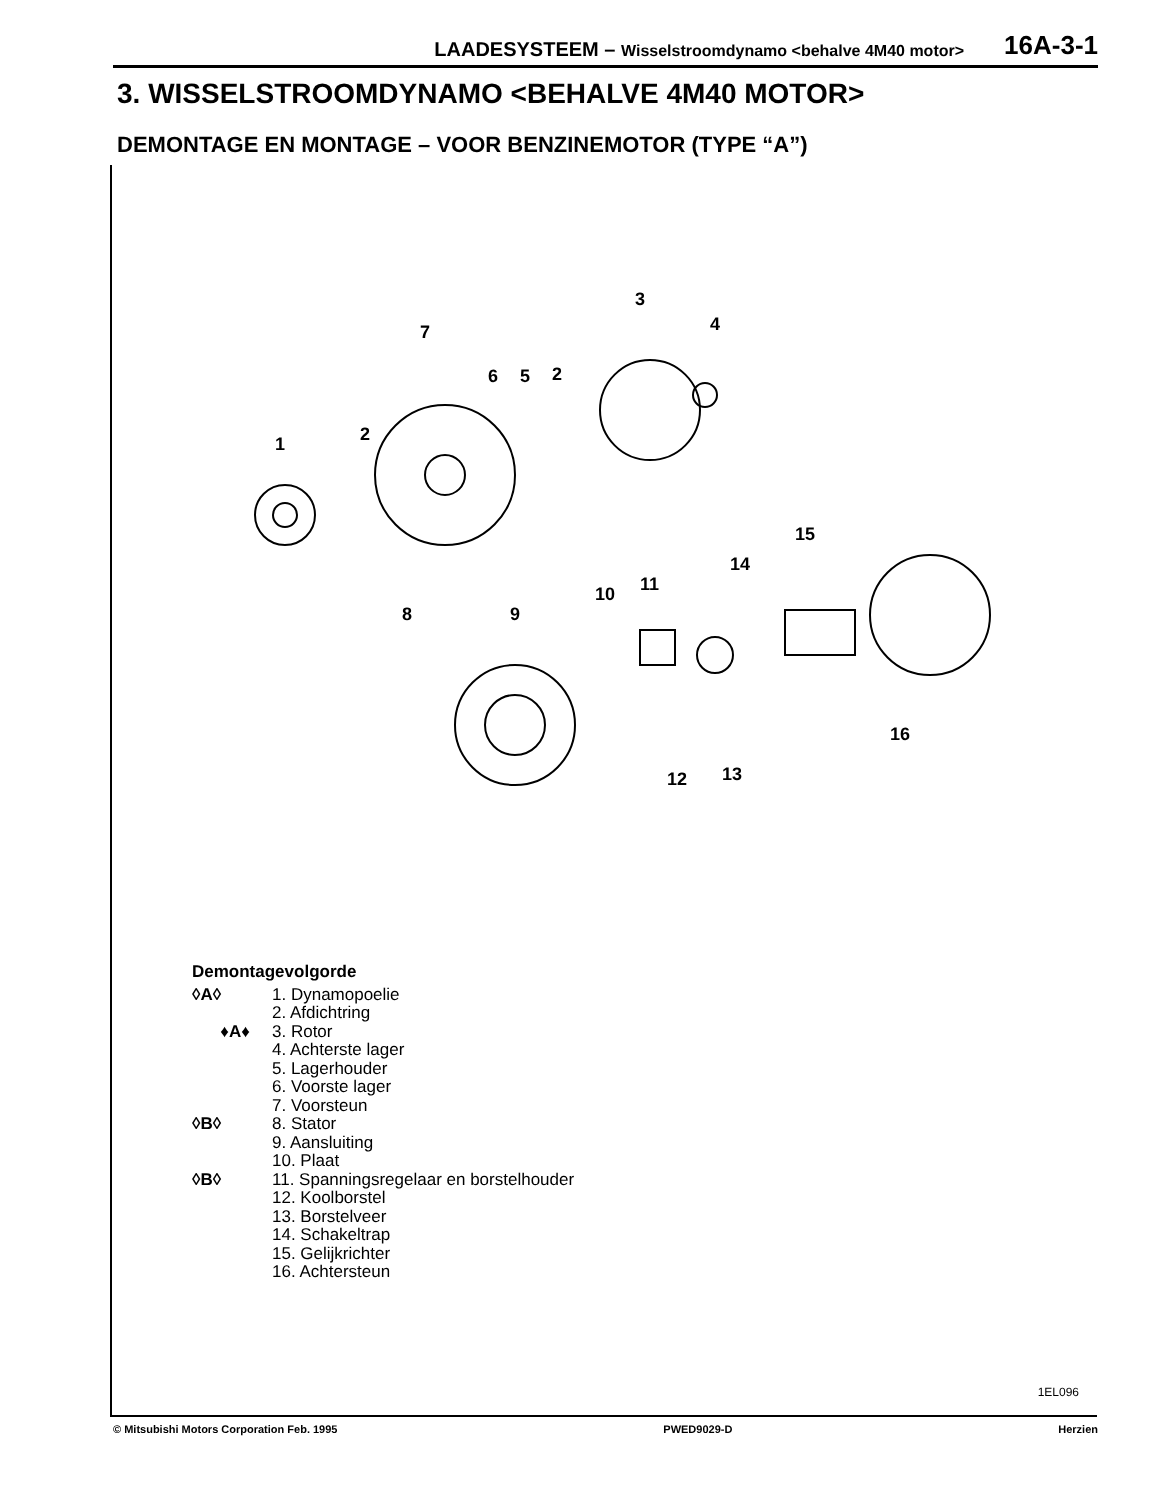LAADESYSTEEM – Wisselstroomdynamo <behalve 4M40 motor>
16A-3-1
3. WISSELSTROOMDYNAMO <BEHALVE 4M40 MOTOR>
DEMONTAGE EN MONTAGE – VOOR BENZINEMOTOR (TYPE “A”)
1
2
3
4
5
6
7
8
9
10
11
12
13
14
15
16
2
Demontagevolgorde
◊A◊ 1. Dynamopoelie
2. Afdichtring
♦A♦ 3. Rotor
4. Achterste lager
5. Lagerhouder
6. Voorste lager
7. Voorsteun
◊B◊ 8. Stator
9. Aansluiting
10. Plaat
◊B◊ 11. Spanningsregelaar en borstelhouder
12. Koolborstel
13. Borstelveer
14. Schakeltrap
15. Gelijkrichter
16. Achtersteun
1EL096
© Mitsubishi Motors Corporation Feb. 1995 PWED9029-D Herzien